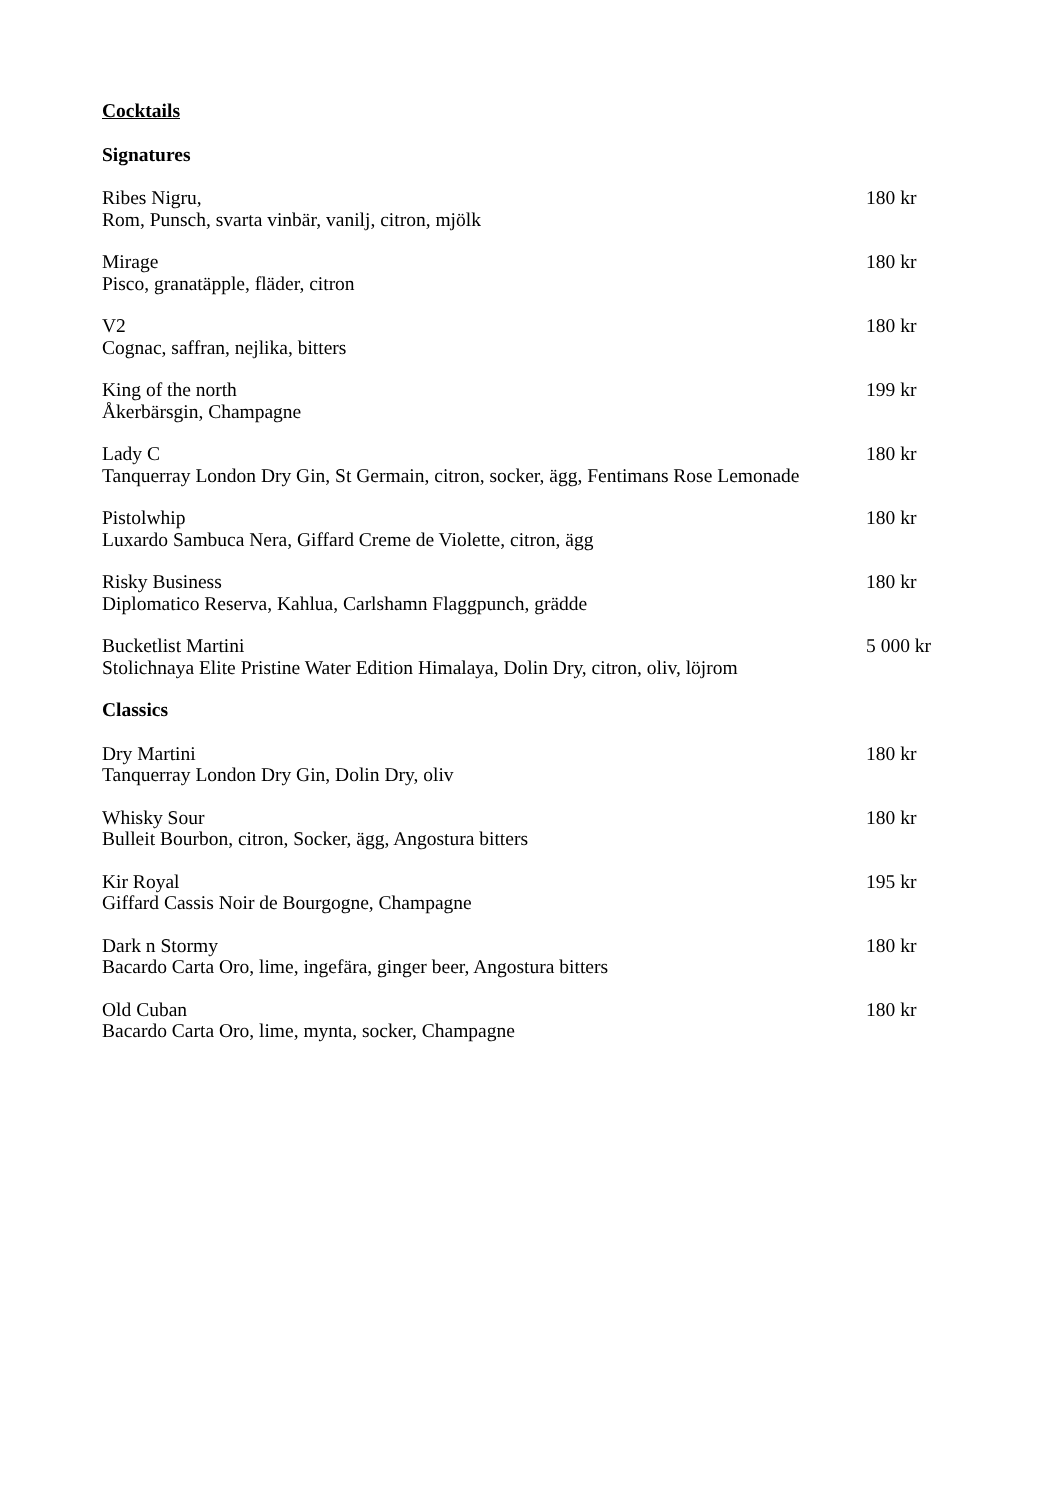Cocktails
Signatures
Ribes Nigru, 180 kr
Rom, Punsch, svarta vinbär, vanilj, citron, mjölk
Mirage 180 kr
Pisco, granatäpple, fläder, citron
V2 180 kr
Cognac, saffran, nejlika, bitters
King of the north 199 kr
Åkerbärsgin, Champagne
Lady C 180 kr
Tanquerray London Dry Gin, St Germain, citron, socker, ägg, Fentimans Rose Lemonade
Pistolwhip 180 kr
Luxardo Sambuca Nera, Giffard Creme de Violette, citron, ägg
Risky Business 180 kr
Diplomatico Reserva, Kahlua, Carlshamn Flaggpunch, grädde
Bucketlist Martini 5 000 kr
Stolichnaya Elite Pristine Water Edition Himalaya, Dolin Dry, citron, oliv, löjrom
Classics
Dry Martini 180 kr
Tanquerray London Dry Gin, Dolin Dry, oliv
Whisky Sour 180 kr
Bulleit Bourbon, citron, Socker, ägg, Angostura bitters
Kir Royal 195 kr
Giffard Cassis Noir de Bourgogne, Champagne
Dark n Stormy 180 kr
Bacardo Carta Oro, lime, ingefära, ginger beer, Angostura bitters
Old Cuban 180 kr
Bacardo Carta Oro, lime, mynta, socker, Champagne